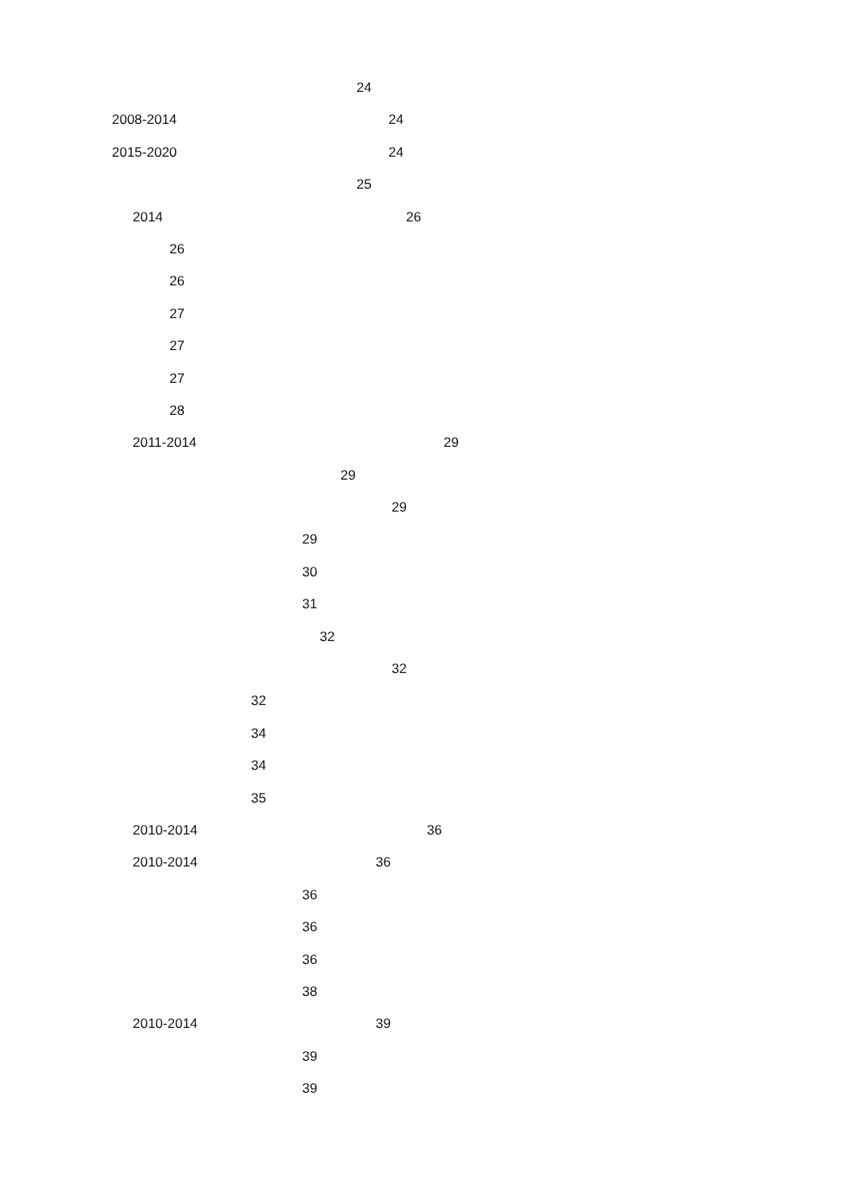24
2008-2014 24
2015-2020 24
25
2014 26
26
26
27
27
27
28
2011-2014 29
29
29
29
30
31
32
32
32
34
34
35
2010-2014 36
2010-2014 36
36
36
36
38
2010-2014 39
39
39